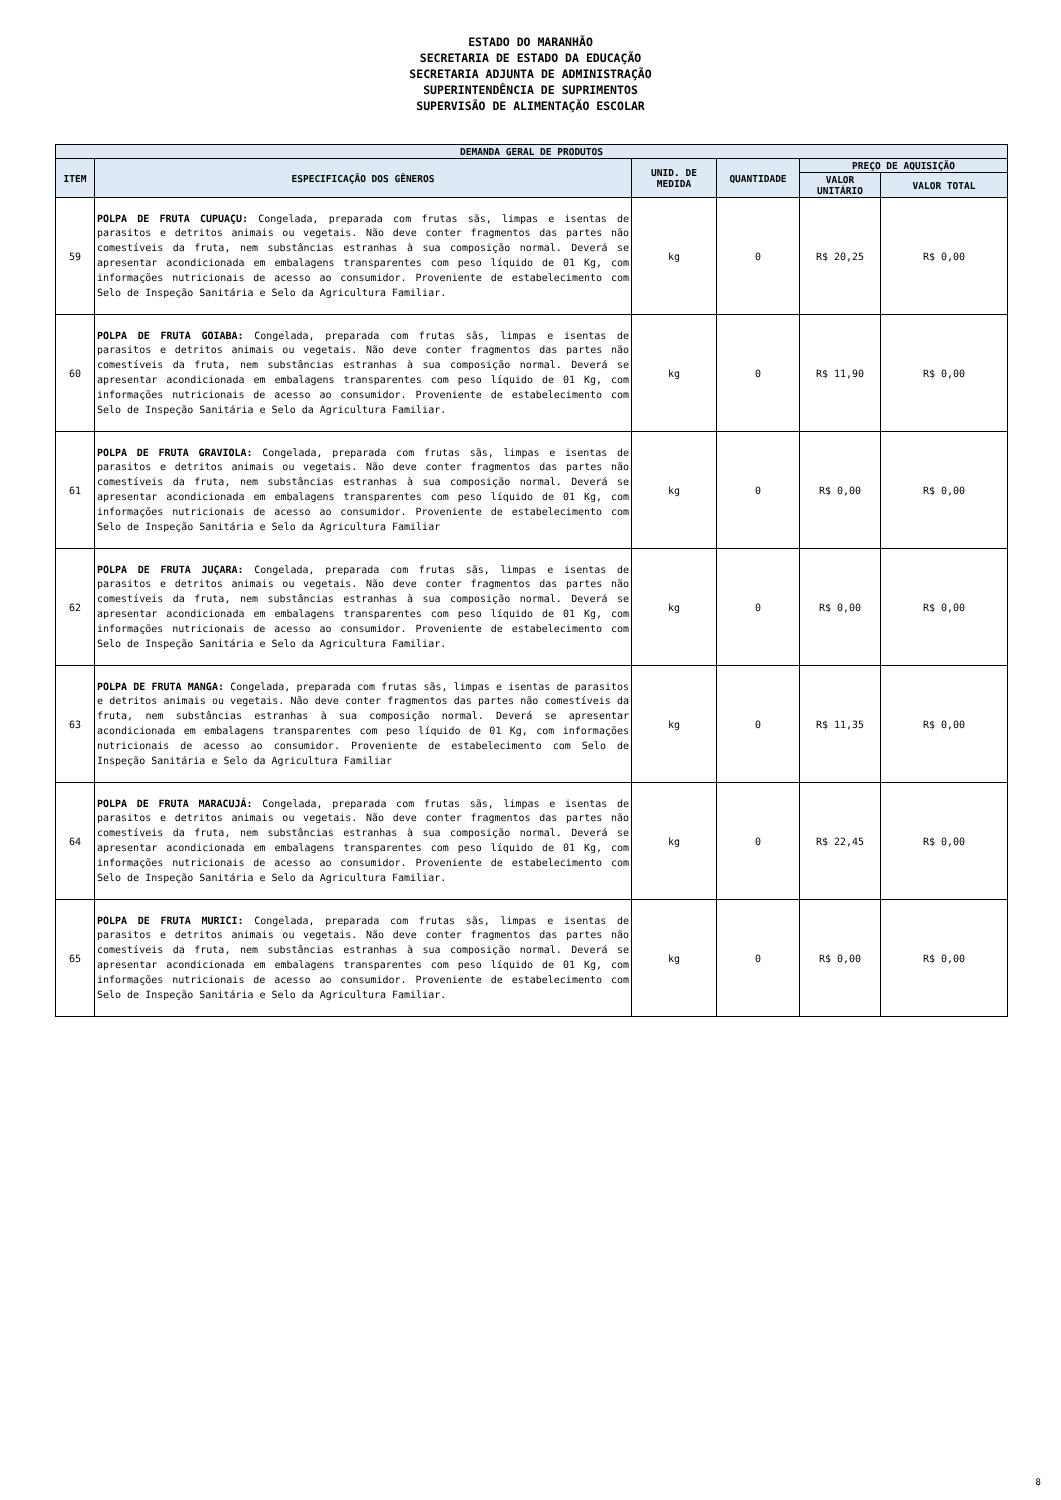ESTADO DO MARANHÃO
SECRETARIA DE ESTADO DA EDUCAÇÃO
SECRETARIA ADJUNTA DE ADMINISTRAÇÃO
SUPERINTENDÊNCIA DE SUPRIMENTOS
SUPERVISÃO DE ALIMENTAÇÃO ESCOLAR
| DEMANDA GERAL DE PRODUTOS | | | | | |
| --- | --- | --- | --- | --- | --- |
| ITEM | ESPECIFICAÇÃO DOS GÊNEROS | UNID. DE MEDIDA | QUANTIDADE | PREÇO DE AQUISIÇÃO | |
| | | | | VALOR UNITÁRIO | VALOR TOTAL |
| 59 | POLPA DE FRUTA CUPUAÇU: Congelada, preparada com frutas sãs, limpas e isentas de parasitos e detritos animais ou vegetais. Não deve conter fragmentos das partes não comestíveis da fruta, nem substâncias estranhas à sua composição normal. Deverá se apresentar acondicionada em embalagens transparentes com peso líquido de 01 Kg, com informações nutricionais de acesso ao consumidor. Proveniente de estabelecimento com Selo de Inspeção Sanitária e Selo da Agricultura Familiar. | kg | 0 | R$ 20,25 | R$ 0,00 |
| 60 | POLPA DE FRUTA GOIABA: Congelada, preparada com frutas sãs, limpas e isentas de parasitos e detritos animais ou vegetais. Não deve conter fragmentos das partes não comestíveis da fruta, nem substâncias estranhas à sua composição normal. Deverá se apresentar acondicionada em embalagens transparentes com peso líquido de 01 Kg, com informações nutricionais de acesso ao consumidor. Proveniente de estabelecimento com Selo de Inspeção Sanitária e Selo da Agricultura Familiar. | kg | 0 | R$ 11,90 | R$ 0,00 |
| 61 | POLPA DE FRUTA GRAVIOLA: Congelada, preparada com frutas sãs, limpas e isentas de parasitos e detritos animais ou vegetais. Não deve conter fragmentos das partes não comestíveis da fruta, nem substâncias estranhas à sua composição normal. Deverá se apresentar acondicionada em embalagens transparentes com peso líquido de 01 Kg, com informações nutricionais de acesso ao consumidor. Proveniente de estabelecimento com Selo de Inspeção Sanitária e Selo da Agricultura Familiar | kg | 0 | R$ 0,00 | R$ 0,00 |
| 62 | POLPA DE FRUTA JUÇARA: Congelada, preparada com frutas sãs, limpas e isentas de parasitos e detritos animais ou vegetais. Não deve conter fragmentos das partes não comestíveis da fruta, nem substâncias estranhas à sua composição normal. Deverá se apresentar acondicionada em embalagens transparentes com peso líquido de 01 Kg, com informações nutricionais de acesso ao consumidor. Proveniente de estabelecimento com Selo de Inspeção Sanitária e Selo da Agricultura Familiar. | kg | 0 | R$ 0,00 | R$ 0,00 |
| 63 | POLPA DE FRUTA MANGA: Congelada, preparada com frutas sãs, limpas e isentas de parasitos e detritos animais ou vegetais. Não deve conter fragmentos das partes não comestíveis da fruta, nem substâncias estranhas à sua composição normal. Deverá se apresentar acondicionada em embalagens transparentes com peso líquido de 01 Kg, com informações nutricionais de acesso ao consumidor. Proveniente de estabelecimento com Selo de Inspeção Sanitária e Selo da Agricultura Familiar | kg | 0 | R$ 11,35 | R$ 0,00 |
| 64 | POLPA DE FRUTA MARACUJÁ: Congelada, preparada com frutas sãs, limpas e isentas de parasitos e detritos animais ou vegetais. Não deve conter fragmentos das partes não comestíveis da fruta, nem substâncias estranhas à sua composição normal. Deverá se apresentar acondicionada em embalagens transparentes com peso líquido de 01 Kg, com informações nutricionais de acesso ao consumidor. Proveniente de estabelecimento com Selo de Inspeção Sanitária e Selo da Agricultura Familiar. | kg | 0 | R$ 22,45 | R$ 0,00 |
| 65 | POLPA DE FRUTA MURICI: Congelada, preparada com frutas sãs, limpas e isentas de parasitos e detritos animais ou vegetais. Não deve conter fragmentos das partes não comestíveis da fruta, nem substâncias estranhas à sua composição normal. Deverá se apresentar acondicionada em embalagens transparentes com peso líquido de 01 Kg, com informações nutricionais de acesso ao consumidor. Proveniente de estabelecimento com Selo de Inspeção Sanitária e Selo da Agricultura Familiar. | kg | 0 | R$ 0,00 | R$ 0,00 |
8